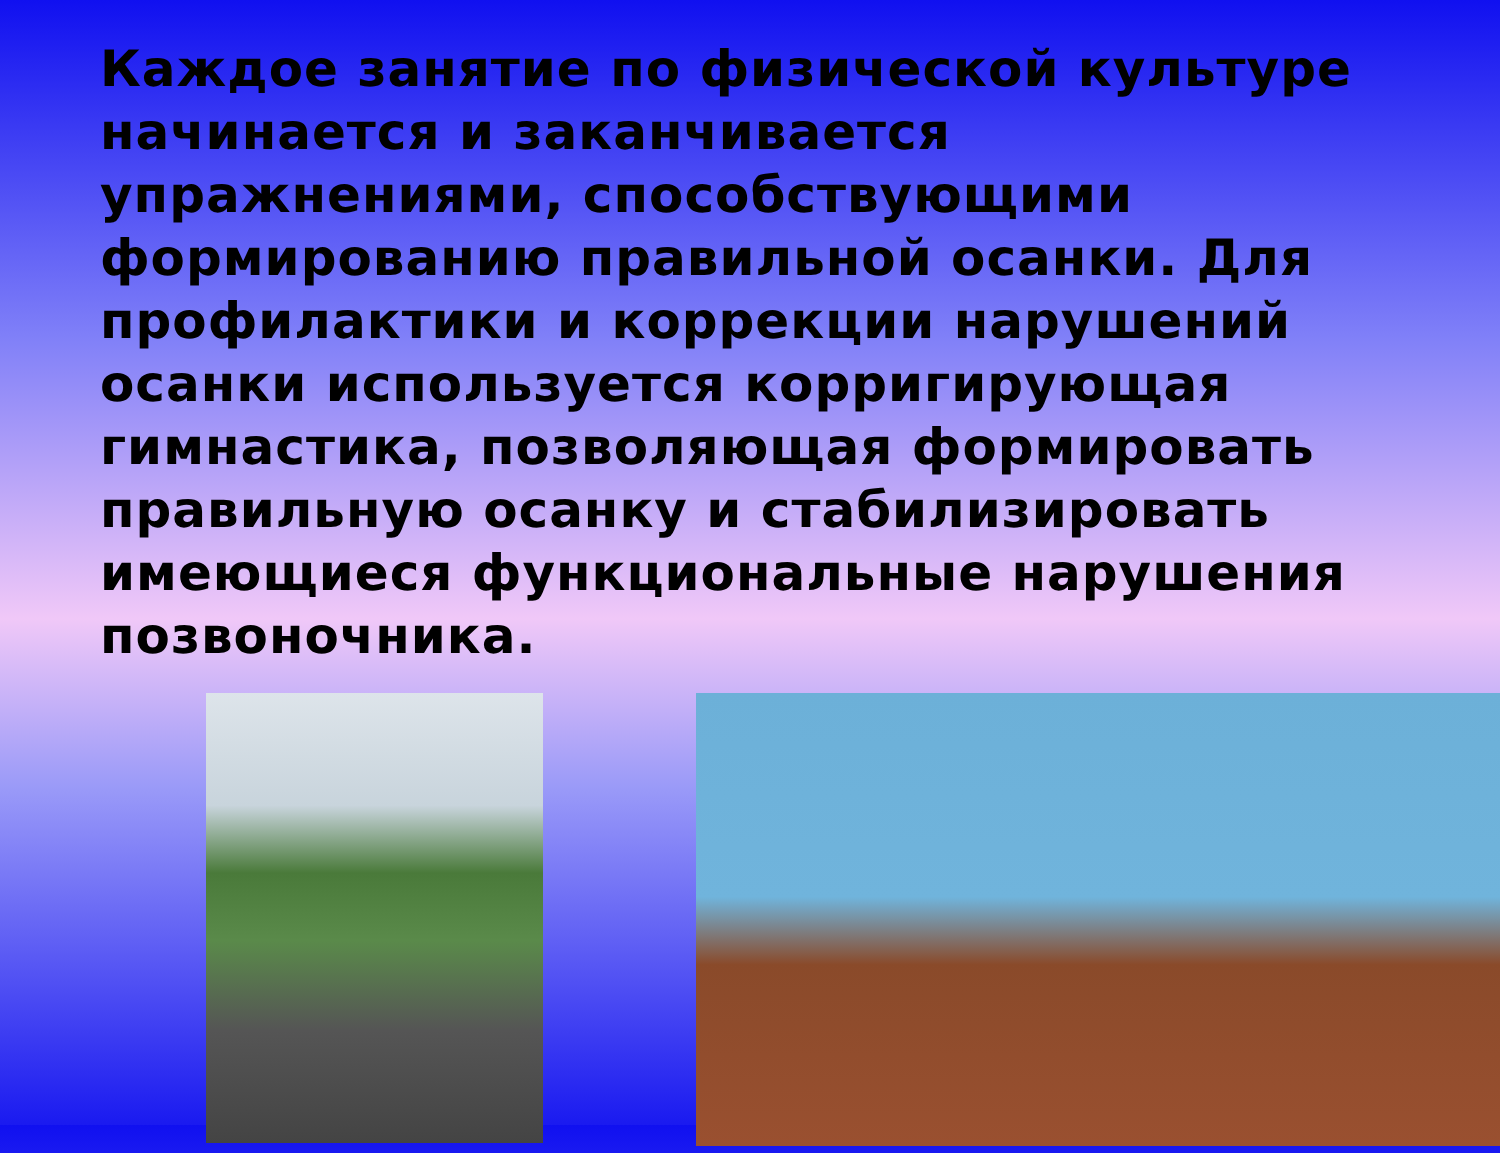Каждое занятие по физической культуре начинается и заканчивается упражнениями, способствующими формированию правильной осанки. Для профилактики и коррекции нарушений осанки используется корригирующая гимнастика, позволяющая формировать правильную осанку и стабилизировать имеющиеся функциональные нарушения позвоночника.